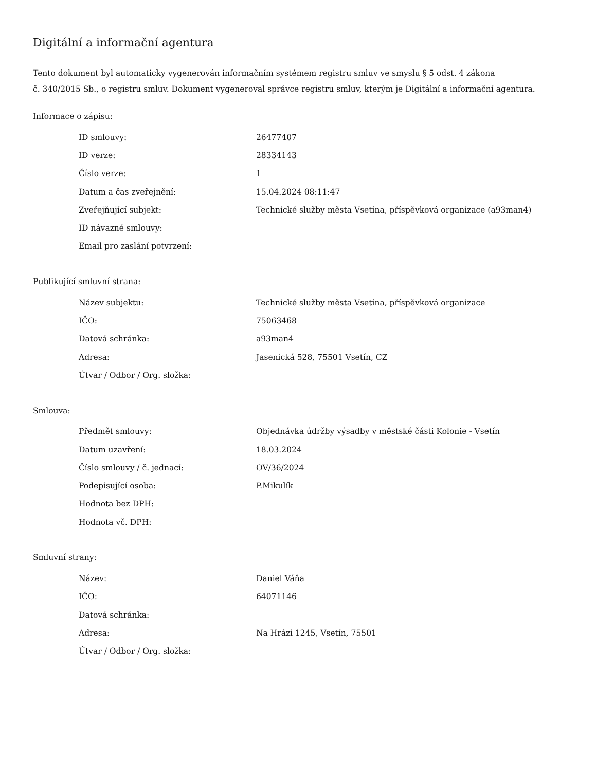Digitální a informační agentura
Tento dokument byl automaticky vygenerován informačním systémem registru smluv ve smyslu § 5 odst. 4 zákona
č. 340/2015 Sb., o registru smluv. Dokument vygeneroval správce registru smluv, kterým je Digitální a informační agentura.
Informace o zápisu:
| ID smlouvy: | 26477407 |
| ID verze: | 28334143 |
| Číslo verze: | 1 |
| Datum a čas zveřejnění: | 15.04.2024 08:11:47 |
| Zveřejňující subjekt: | Technické služby města Vsetína, příspěvková organizace (a93man4) |
| ID návazné smlouvy: | |
| Email pro zaslání potvrzení: | |
Publikující smluvní strana:
| Název subjektu: | Technické služby města Vsetína, příspěvková organizace |
| IČO: | 75063468 |
| Datová schránka: | a93man4 |
| Adresa: | Jasenická 528, 75501 Vsetín, CZ |
| Útvar / Odbor / Org. složka: | |
Smlouva:
| Předmět smlouvy: | Objednávka údržby výsadby v městské části Kolonie - Vsetín |
| Datum uzavření: | 18.03.2024 |
| Číslo smlouvy / č. jednací: | OV/36/2024 |
| Podepisující osoba: | P.Mikulík |
| Hodnota bez DPH: | |
| Hodnota vč. DPH: | |
Smluvní strany:
| Název: | Daniel Váňa |
| IČO: | 64071146 |
| Datová schránka: | |
| Adresa: | Na Hrázi 1245, Vsetín, 75501 |
| Útvar / Odbor / Org. složka: | |